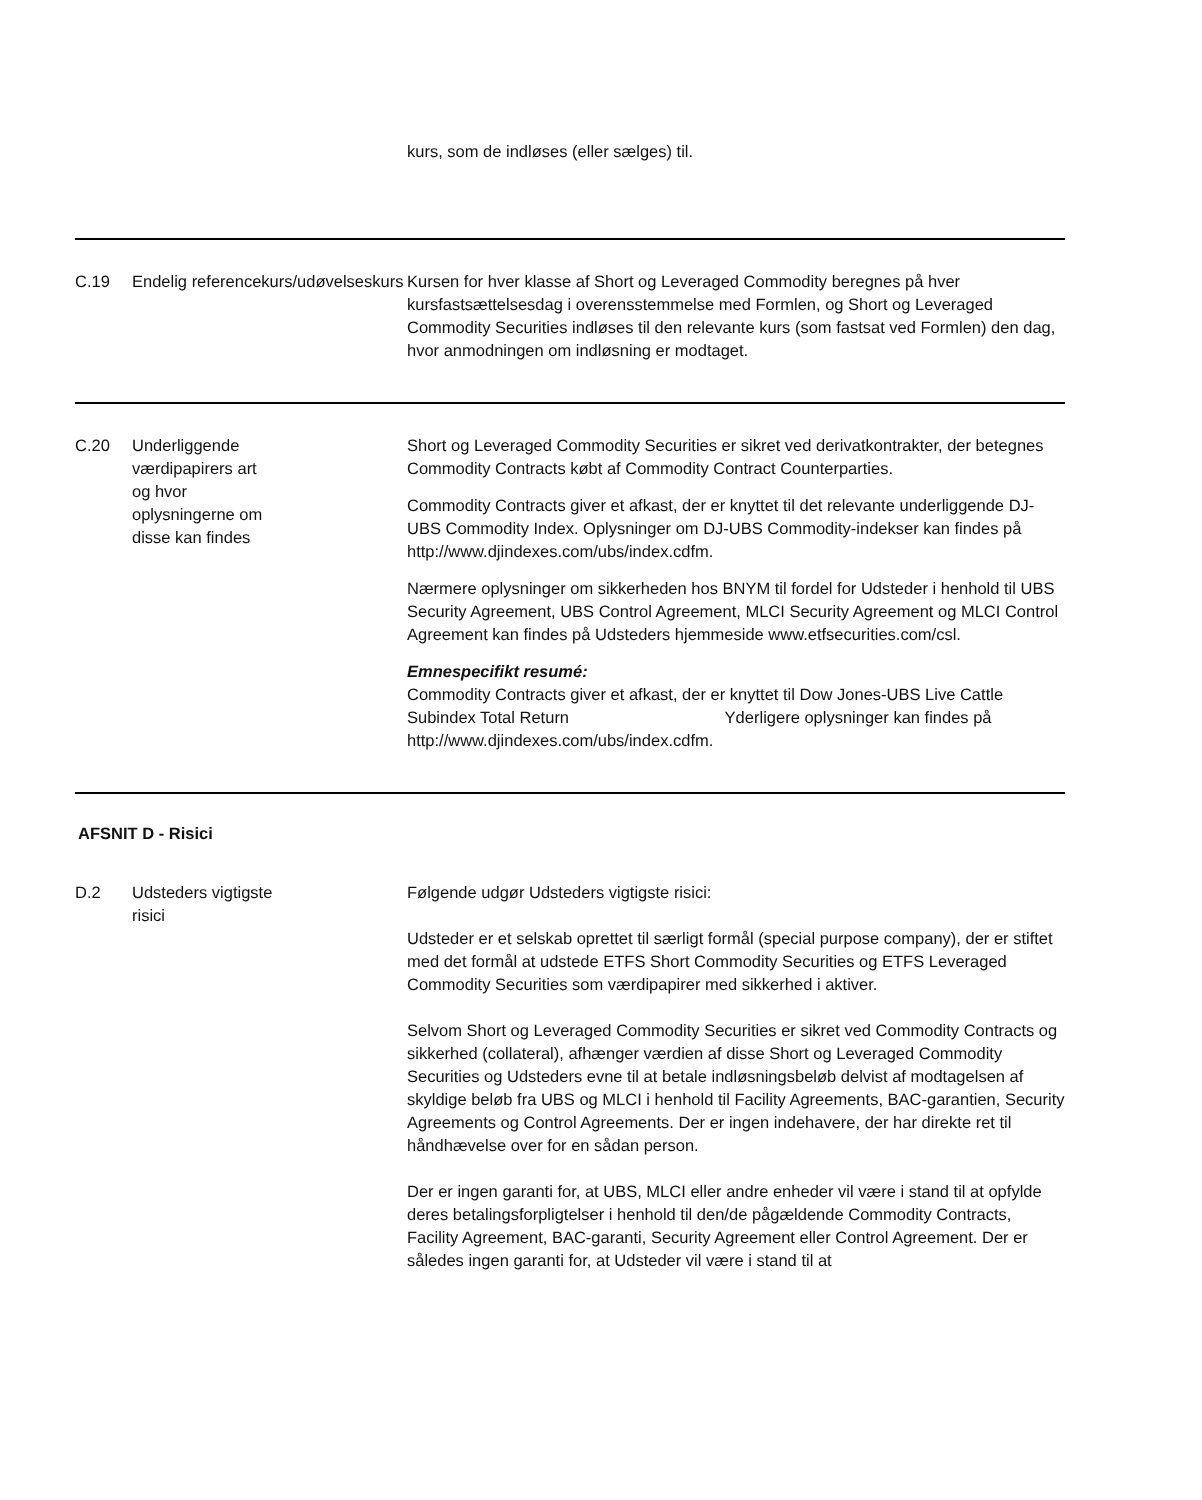| | | kurs, som de indløses (eller sælges) til. |
| C.19 | Endelig referencekurs/udøvelseskurs | Kursen for hver klasse af Short og Leveraged Commodity beregnes på hver kursfastsættelsesdag i overensstemmelse med Formlen, og Short og Leveraged Commodity Securities indløses til den relevante kurs (som fastsat ved Formlen) den dag, hvor anmodningen om indløsning er modtaget. |
| C.20 | Underliggende værdipapirers art og hvor oplysningerne om disse kan findes | Short og Leveraged Commodity Securities er sikret ved derivatkontrakter, der betegnes Commodity Contracts købt af Commodity Contract Counterparties. Commodity Contracts giver et afkast, der er knyttet til det relevante underliggende DJ-UBS Commodity Index. Oplysninger om DJ-UBS Commodity-indekser kan findes på http://www.djindexes.com/ubs/index.cdfm. Nærmere oplysninger om sikkerheden hos BNYM til fordel for Udsteder i henhold til UBS Security Agreement, UBS Control Agreement, MLCI Security Agreement og MLCI Control Agreement kan findes på Udsteders hjemmeside www.etfsecurities.com/csl. Emnespecifikt resumé: Commodity Contracts giver et afkast, der er knyttet til Dow Jones-UBS Live Cattle Subindex Total Return Yderligere oplysninger kan findes på http://www.djindexes.com/ubs/index.cdfm. |
| AFSNIT D - Risici | | |
| D.2 | Udsteders vigtigste risici | Følgende udgør Udsteders vigtigste risici: Udsteder er et selskab oprettet til særligt formål (special purpose company), der er stiftet med det formål at udstede ETFS Short Commodity Securities og ETFS Leveraged Commodity Securities som værdipapirer med sikkerhed i aktiver. Selvom Short og Leveraged Commodity Securities er sikret ved Commodity Contracts og sikkerhed (collateral), afhænger værdien af disse Short og Leveraged Commodity Securities og Udsteders evne til at betale indløsningsbeløb delvist af modtagelsen af skyldige beløb fra UBS og MLCI i henhold til Facility Agreements, BAC-garantien, Security Agreements og Control Agreements. Der er ingen indehavere, der har direkte ret til håndhævelse over for en sådan person. Der er ingen garanti for, at UBS, MLCI eller andre enheder vil være i stand til at opfylde deres betalingsforpligtelser i henhold til den/de pågældende Commodity Contracts, Facility Agreement, BAC-garanti, Security Agreement eller Control Agreement. Der er således ingen garanti for, at Udsteder vil være i stand til at |